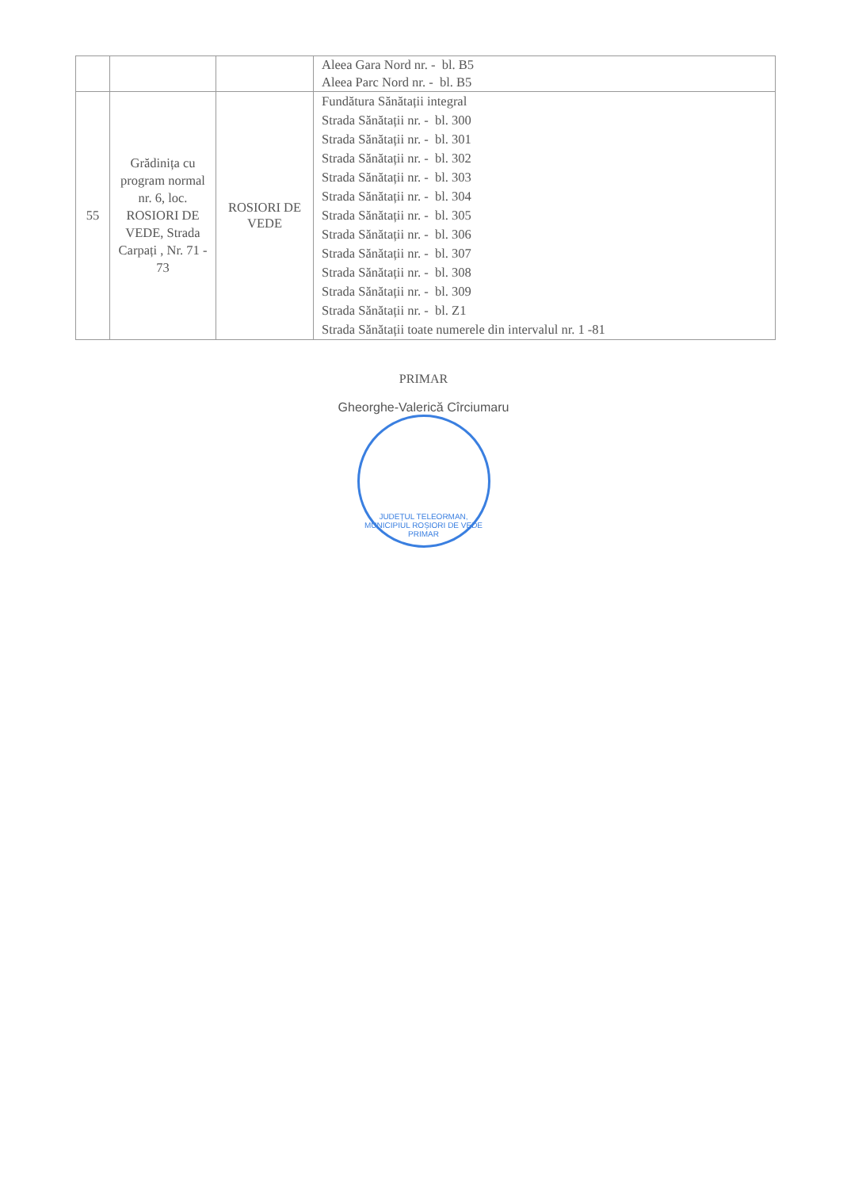| | | | Aleea Gara Nord nr. - bl. B5 Aleea Parc Nord nr. - bl. B5 |
| 55 | Grădinița cu program normal nr. 6, loc. ROSIORI DE VEDE, Strada Carpați , Nr. 71 - 73 | ROSIORI DE VEDE | Fundătura Sănătații integral Strada Sănătații nr. - bl. 300 Strada Sănătații nr. - bl. 301 Strada Sănătații nr. - bl. 302 Strada Sănătații nr. - bl. 303 Strada Sănătații nr. - bl. 304 Strada Sănătații nr. - bl. 305 Strada Sănătații nr. - bl. 306 Strada Sănătații nr. - bl. 307 Strada Sănătații nr. - bl. 308 Strada Sănătații nr. - bl. 309 Strada Sănătații nr. - bl. Z1 Strada Sănătații toate numerele din intervalul nr. 1 -81 |
PRIMAR
Gheorghe-Valerică Cîrciumaru
JUDEȚUL TELEORMAN, MUNICIPIUL ROȘIORI DE VEDE
PRIMAR